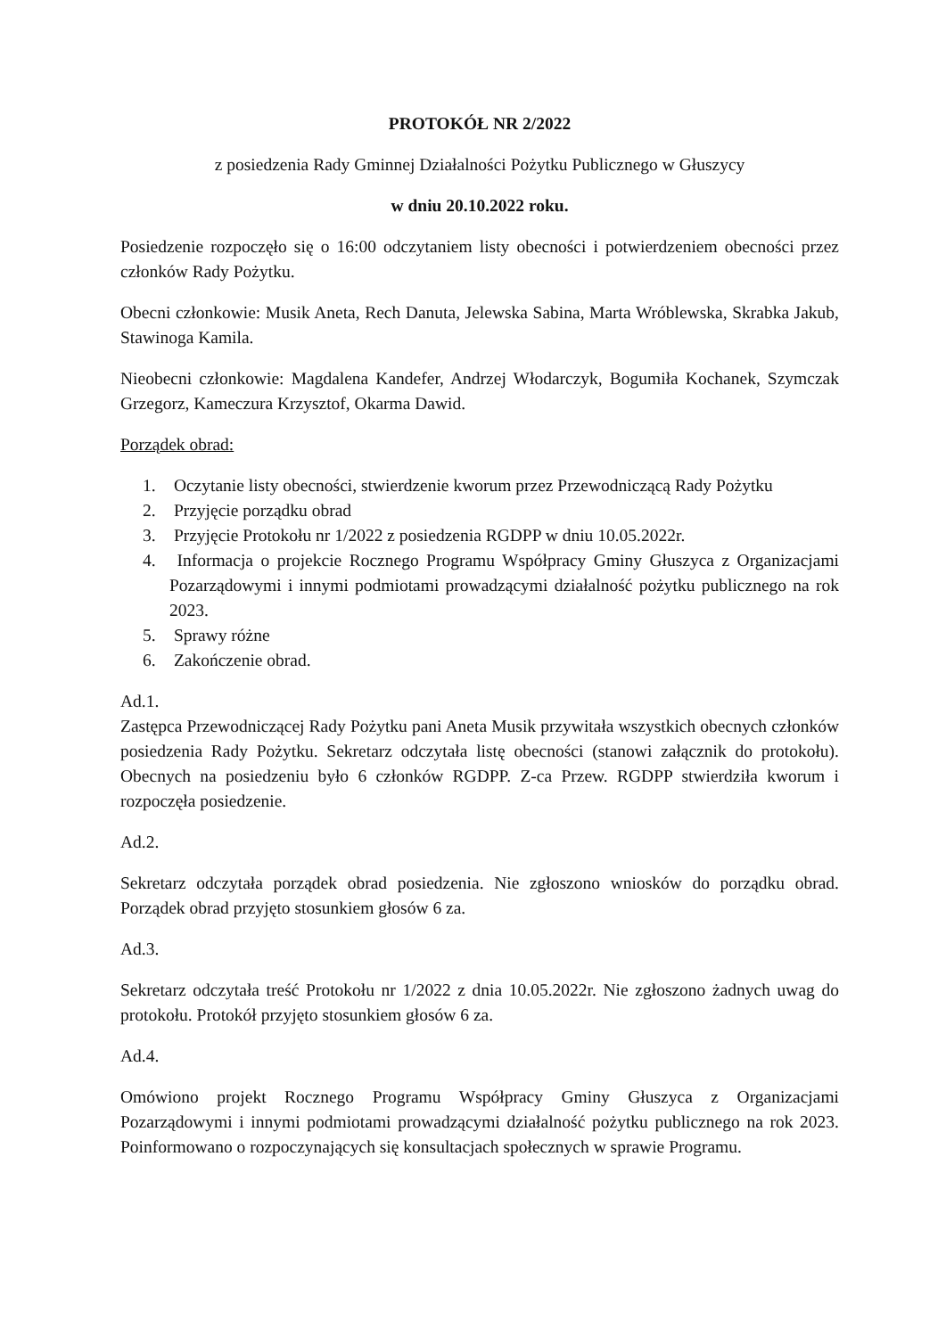PROTOKÓŁ NR 2/2022
z posiedzenia Rady Gminnej Działalności Pożytku Publicznego w Głuszycy
w dniu 20.10.2022 roku.
Posiedzenie rozpoczęło się o 16:00 odczytaniem listy obecności i potwierdzeniem obecności przez członków Rady Pożytku.
Obecni członkowie: Musik Aneta, Rech Danuta, Jelewska Sabina, Marta Wróblewska, Skrabka Jakub, Stawinoga Kamila.
Nieobecni członkowie: Magdalena Kandefer, Andrzej Włodarczyk, Bogumiła Kochanek, Szymczak Grzegorz, Kameczura Krzysztof, Okarma Dawid.
Porządek obrad:
1. Oczytanie listy obecności, stwierdzenie kworum przez Przewodniczącą Rady Pożytku
2. Przyjęcie porządku obrad
3. Przyjęcie Protokołu nr 1/2022 z posiedzenia RGDPP w dniu 10.05.2022r.
4. Informacja o projekcie Rocznego Programu Współpracy Gminy Głuszyca z Organizacjami Pozarządowymi i innymi podmiotami prowadzącymi działalność pożytku publicznego na rok 2023.
5. Sprawy różne
6. Zakończenie obrad.
Ad.1.
Zastępca Przewodniczącej Rady Pożytku pani Aneta Musik przywitała wszystkich obecnych członków posiedzenia Rady Pożytku. Sekretarz odczytała listę obecności (stanowi załącznik do protokołu). Obecnych na posiedzeniu było 6 członków RGDPP. Z-ca Przew. RGDPP stwierdziła kworum i rozpoczęła posiedzenie.
Ad.2.
Sekretarz odczytała porządek obrad posiedzenia. Nie zgłoszono wniosków do porządku obrad. Porządek obrad przyjęto stosunkiem głosów 6 za.
Ad.3.
Sekretarz odczytała treść Protokołu nr 1/2022 z dnia 10.05.2022r. Nie zgłoszono żadnych uwag do protokołu. Protokół przyjęto stosunkiem głosów 6 za.
Ad.4.
Omówiono projekt Rocznego Programu Współpracy Gminy Głuszyca z Organizacjami Pozarządowymi i innymi podmiotami prowadzącymi działalność pożytku publicznego na rok 2023. Poinformowano o rozpoczynających się konsultacjach społecznych w sprawie Programu.